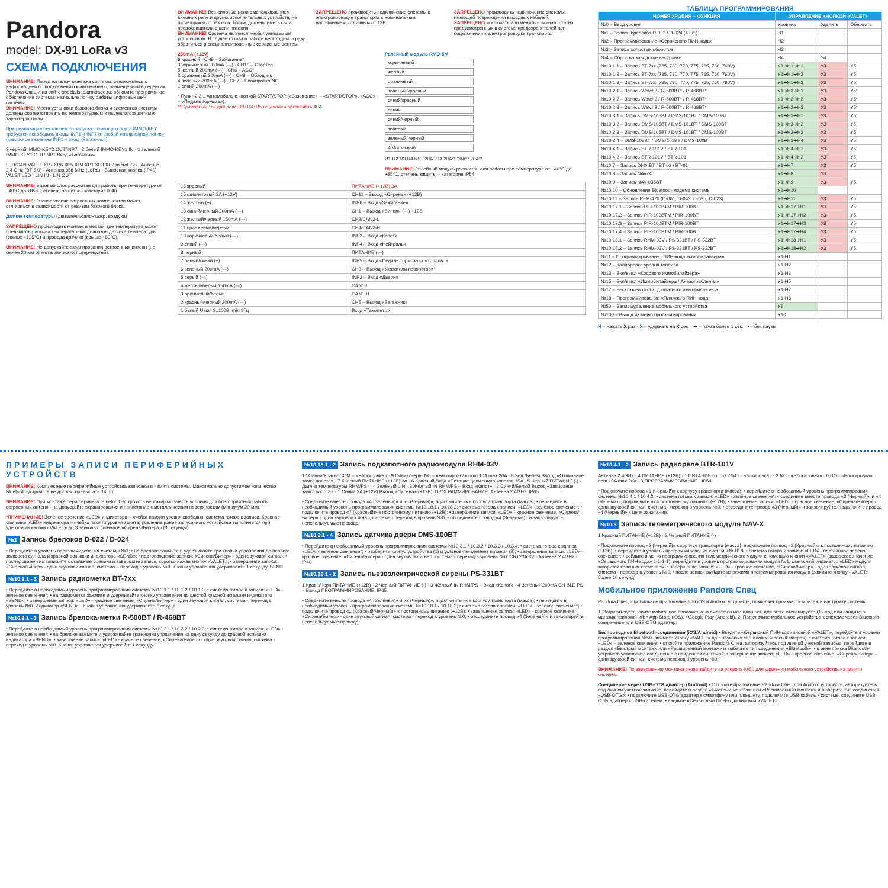Pandora
model: DX-91 LoRa v3
СХЕМА ПОДКЛЮЧЕНИЯ
ВНИМАНИЕ! Перед началом монтажа системы: ознакомьтесь с информацией по подключению к автомобилю, размещённой в сервисах Pandora Спец и на сайте specialist.alarmtrade.ru; обновите программное обеспечение системы; назначьте логику работы цифровых шин системы.
ВНИМАНИЕ! Места установки базового блока и элементов системы должны соответствовать их температурным и пылевлагозащитным характеристикам.
При реализации бесключевого запуска с помощью порта IMMO-KEY требуется освободить входы INP1 и INP7 от любой назначенной логики (заводское значение INP1 – вход «Багажник»).
3 черный IMMO-KEY2 OUT/INP7 · 2 белый IMMO-KEY1 IN · 1 зеленый IMMO-KEY1 OUT/INP1 Вход «Багажник»
LED/CAN VALET XP7 XP6 XP5 XP4 XP1 XP3 XP2 microUSB · Антенна 2.4 GHz (BT 5.0) · Антенна 868 MHz (LoRa) · Выносная кнопка (IP40) VALET LED · LIN IN · LIN OUT
ВНИМАНИЕ! Базовый блок рассчитан для работы при температуре от −40°С до +85°С, степень защиты – категория IP40.
ВНИМАНИЕ! Расположение встроенных компонентов может отличаться в зависимости от ревизии базового блока.
Датчик температуры (двигателя/салона/окр. воздуха)
ЗАПРЕЩЕНО производить монтаж в местах, где температура может превышать рабочий температурный диапазон датчика температуры (свыше +125°С) и провода датчика (свыше +80°С).
ВНИМАНИЕ! Не допускайте экранирования встроенных антенн (не менее 20 мм от металлических поверхностей).
ВНИМАНИЕ! Все силовые цепи с использованием внешних реле и других исполнительных устройств, не питающихся от базового блока, должны иметь свои предохранители в цепи питания.
ВНИМАНИЕ! Система является необслуживаемым устройством. В случае отказа в работе необходимо сразу обратиться в специализированные сервисные центры.
ЗАПРЕЩЕНО производить подключение системы к электропроводке транспорта с номинальным напряжением, отличным от 12В.
ЗАПРЕЩЕНО производить подключение системы, имеющей повреждения выходных кабелей.
ЗАПРЕЩЕНО исключать или менять номинал штатно предусмотренных в системе предохранителей при подключении к электропроводке транспорта.
250mA (+12V)
6 красный · CH9 – Зажигание*
3 коричневый 200mA (—) · CH10 – Стартер
5 желтый 200mA (—) · CH6 – ACC*
2 оранжевый 200mA (—) · CH8 – Обходчик
4 зеленый 200mA (—) · CH7 – Блокировка NO
1 синий 200mA (—)
* Пункт 2.2.1 Автомобиль с кнопкой START/STOP («Зажигание» – «START/STOP», «ACC» – «Педаль тормоза»).
**Суммарный ток для реле R3+R4+R5 не должен превышать 40А.
Релейный модуль RMD-5M
коричневый
желтый
оранжевый
зеленый/красный
синий/красный
синий
синий/черный
зеленый
зеленый/черный
40A красный
R1 R2 R3 R4 R5 · 20A 20A 20A** 20A** 20A**
ВНИМАНИЕ! Релейный модуль рассчитан для работы при температуре от −40°С до +85°С, степень защиты – категория IP54.
| 16 красный | ПИТАНИЕ (+12В) 3A |
| 15 фиолетовый 2A (+12V) | CH11 – Выход «Сирена» (+12В) |
| 14 желтый (+) | INP6 – Вход «Зажигание» |
| 13 синий/черный 200mA (—) | CH1 – Выход «Бипер» (—) +12В |
| 12 желтый/черный 150mA (—) | CH2/CAN2-L |
| 11 оранжевый/черный | CH4/CAN2-H |
| 10 коричневый/белый (—) | INP3 – Вход «Капот» |
| 9 синий (—) | INP4 – Вход «Нейтраль» |
| 8 черный | ПИТАНИЕ (—) |
| 7 белый/синий (+) | INP5 – Вход «Педаль тормоза» / «Топливо» |
| 6 зеленый 200mA (—) | CH3 – Выход «Указатели поворотов» |
| 5 серый (—) | INP2 – Вход «Двери» |
| 4 желтый/белый 150mA (—) | CAN1-L |
| 3 оранжевый/белый | CAN1-H |
| 2 красный/черный 200mA (—) | CH5 – Выход «Багажник» |
| 1 белый Uамп 3..100В, min 8Гц | Вход «Тахометр» |
ТАБЛИЦА ПРОГРАММИРОВАНИЯ
| НОМЕР УРОВНЯ – ФУНКЦИЯ | УПРАВЛЕНИЕ КНОПКОЙ «VALET» | | |
| --- | --- | --- | --- |
| №0 – Ввод уровня | Уровень | Удалить | Обновить |
| №1 – Запись брелоков D-022 / D-024 (4 шт.) | H1 | | |
| №2 – Программирование «Сервисного ПИН-кода» | H2 | | |
| №3 – Запись холостых оборотов | H3 | | |
| №4 – Сброс на заводские настройки | H4 | У4 | |
| №10.1.1 – Запись BT-7xx (785, 780, 770, 775, 765, 760, 760V) | У1➔H1➔H1 | У3 | У5 |
| №10.1.2 – Запись BT-7xx (785, 780, 770, 775, 765, 760, 760V) | У1➔H1➔H2 | У3 | У5 |
| №10.1.3 – Запись BT-7xx (785, 780, 770, 775, 765, 760, 760V) | У1➔H1➔H3 | У3 | У5 |
| №10.2.1 – Запись Watch2 / R-500BT* / R-468BT* | У1➔H2➔H1 | У3 | У5* |
| №10.2.2 – Запись Watch2 / R-500BT* / R-468BT* | У1➔H2➔H2 | У3 | У5* |
| №10.2.3 – Запись Watch2 / R-500BT* / R-468BT* | У1➔H2➔H3 | У3 | У5* |
| №10.3.1 – Запись DMS-105BT / DMS-101BT / DMS-100BT | У1➔H3➔H1 | У3 | У5 |
| №10.3.2 – Запись DMS-105BT / DMS-101BT / DMS-100BT | У1➔H3➔H2 | У3 | У5 |
| №10.3.3 – Запись DMS-105BT / DMS-101BT / DMS-100BT | У1➔H3➔H3 | У3 | У5 |
| №10.3.4 – DMS-105BT / DMS-101BT / DMS-100BT | У1➔H3➔H4 | У3 | У5 |
| №10.4.1 – Запись BTR-101V / BTR-101 | У1➔H4➔H1 | У3 | У5 |
| №10.4.2 – Запись BTR-101V / BTR-101 | У1➔H4➔H2 | У3 | У5 |
| №10.7 – Запись DI-04BT / BT-02 / BT-01 | У1➔H7 | У3 | У5 |
| №10.8 – Запись NAV-X | У1➔H8 | У3 | |
| №10.9 – Запись NAV-035BT | У1➔H9 | У3 | У5 |
| №10.10 – Обновление Bluetooth-модема системы | У1➔H10 | | |
| №10.11 – Запись RFM-470 (D-061, D-043, D-695, D-023) | У1➔H11 | У3 | У5 |
| №10.17.1 – Запись PIR-100BTM / PIR-100BT | У1➔H17➔H1 | У3 | У5 |
| №10.17.2 – Запись PIR-100BTM / PIR-100BT | У1➔H17➔H2 | У3 | У5 |
| №10.17.3 – Запись PIR-100BTM / PIR-100BT | У1➔H17➔H3 | У3 | У5 |
| №10.17.4 – Запись PIR-100BTM / PIR-100BT | У1➔H17➔H4 | У3 | У5 |
| №10.18.1 – Запись RHM-03V / PS-331BT / PS-332BT | У1➔H18➔H1 | У3 | У5 |
| №10.18.2 – Запись RHM-03V / PS-331BT / PS-332BT | У1➔H18➔H2 | У3 | У5 |
| №11 – Программирование «ПИН-кода иммобилайзера» | У1-H1 | | |
| №12 – Калибровка уровня топлива | У1-H2 | | |
| №13 – Вкл/выкл «Кодового иммобилайзера» | У1-H3 | | |
| №15 – Вкл/выкл «Иммобилайзера / Антиограбления» | У1-H5 | | |
| №17 – Бесключевой обход штатного иммобилайзера | У1-H7 | | |
| №18 – Программирование «Пляжного ПИН-кода» | У1-H8 | | |
| №50 – Запись/удаление мобильного устройства | У5 | | |
| №100 – Выход из меню программирования | У10 | | |
Н – нажать Х раз · У – удержать на Х сек. · ➔ – пауза более 1 сек. · • – без паузы
ПРИМЕРЫ ЗАПИСИ ПЕРИФЕРИЙНЫХ УСТРОЙСТВ
ВНИМАНИЕ! Комплектные периферийные устройства записаны в память системы. Максимально допустимое количество Bluetooth-устройств не должно превышать 14 шт.
ВНИМАНИЕ! При монтаже периферийных Bluetooth-устройств необходимо учесть условия для благоприятной работы встроенных антенн - не допускайте экранирования и прилегание к металлическим поверхностям (минимум 20 мм).
*ПРИМЕЧАНИЕ! Зелёное свечение «LED» индикатора – ячейка памяти уровня свободна, система готова к записи. Красное свечение «LED» индикатора – ячейка памяти уровня занята, удаление ранее записанного устройства выполняется при удержании кнопки «VALET» до 3 звуковых сигналов «Сирены/Бипера» (3 секунды).
№1 Запись брелоков D-022 / D-024
• Перейдите в уровень программирования системы №1; • на брелоке зажмите и удерживайте три кнопки управления до первого звукового сигнала и красной вспышки индикатора «SEND»; • подтверждение записи: «Сирена/Бипер» - один звуковой сигнал; • последовательно запишите остальные брелоки и завершите запись, коротко нажав кнопку «VALET»; • завершение записи: «Сирена/Бипер» - один звуковой сигнал, система – переход в уровень №0. Кнопки управления удерживайте 1 секунду. SEND
№10.1.1 - 3 Запись радиометки BT-7xx
• Перейдите в необходимый уровень программирования системы №10.1.1 / 10.1.2 / 10.1.3; • система готова к записи: «LED» - зелёное свечение*; • на радиометке зажмите и удерживайте кнопку управления до шестой красной вспышки индикатора «SEND»; • завершение записи: «LED» - красное свечение, «Сирена/Бипер» - один звуковой сигнал, система - переход в уровень №0. Индикатор «SEND» · Кнопка управления удерживайте 6 секунд
№10.2.1 - 3 Запись брелока-метки R-500BT / R-468BT
• Перейдите в необходимый уровень программирования системы №10.2.1 / 10.2.2 / 10.2.3; • система готова к записи: «LED» - зелёное свечение*; • на брелоке зажмите и удерживайте три кнопки управления на одну секунду до красной вспышки индикатора «SEND»; • завершение записи: «LED» - красное свечение, «Сирена/Бипер» - один звуковой сигнал, система - переход в уровень №0. Кнопки управления удерживайте 1 секунду.
№10.18.1 - 2 Запись подкапотного радиомодуля RHM-03V
10 Синий/Красн. COM – «Блокировка» · 9 Синий/Черн. NC – «Блокировка» nom 10A max 20A · 8 Зел./Белый Выход «Отпирание замка капота» · 7 Красный ПИТАНИЕ (+12В) 3A · 6 Красный Вход «Питание цепи замка капота» 15A · 5 Черный ПИТАНИЕ (-) · Датчик температуры RHM/PS* · 4 Зелёный LIN · 3 Жёлтый IN RHM/PS – Вход «Капот» · 2 Синий/Белый Выход «Запирание замка капота» · 1 Синий 2A (+12V) Выход «Сирена» (+12В). ПРОГРАММИРОВАНИЕ. Антенна 2.4GHz. IP65.
• Соедините вместе провода «4 (Зелёный)» и «5 (Черный)», подключите их к корпусу транспорта (масса); • перейдите в необходимый уровень программирования системы №10.18.1 / 10.18.2; • система готова к записи: «LED» - зелёное свечение*; • подключите провод «7 (Красный)» к постоянному питанию (+12В); • завершение записи: «LED» - красное свечение, «Сирена/Бипер» - один звуковой сигнал, система - переход в уровень №0; • отсоедините провод «4 (Зелёный)» и заизолируйте неиспользуемые провода.
№10.3.1 - 4 Запись датчика двери DMS-100BT
• Перейдите в необходимый уровень программирования системы №10.3.1 / 10.3.2 / 10.3.3 / 10.3.4; • система готова к записи: «LED» - зелёное свечение*; • разберите корпус устройства (1) и установите элемент питания (2); • завершение записи: «LED» - красное свечение, «Сирена/Бипер» - один звуковой сигнал, система - переход в уровень №0. CR123A 3V · Антенна 2.4GHz · IP40
№10.18.1 - 2 Запись пьезоэлектрической сирены PS-331BT
1 Красн/Черн ПИТАНИЕ (+12В) · 2 Черный ПИТАНИЕ (-) · 3 Жёлтый IN RHM/PS – Вход «Капот» · 4 Зелёный 200mA CH BLE PS – Выход ПРОГРАММИРОВАНИЕ. IP65.
• Соедините вместе провода «4 (Зелёный)» и «2 (Черный)», подключите их к корпусу транспорта (масса); • перейдите в необходимый уровень программирования системы №10.18.1 / 10.18.2; • система готова к записи: «LED» - зелёное свечение*; • подключите провод «1 (Красный/Черный)» к постоянному питанию (+12В); • завершение записи: «LED» - красное свечение, «Сирена/Бипер» - один звуковой сигнал, система - переход в уровень №0; • отсоедините провод «4 (Зелёный)» и заизолируйте неиспользуемые провода.
№10.4.1 - 2 Запись радиореле BTR-101V
Антенна 2.4GHz · 4 ПИТАНИЕ (+12В) · 1 ПИТАНИЕ (-) · 5 COM - «Блокировка» · 2 NC - «Блокировка» · 6 NO - «Блокировка» nom 10A max 20A · 3 ПРОГРАММИРОВАНИЕ · IP54
• Подключите провод «1 (Черный)» к корпусу транспорта (масса); • перейдите в необходимый уровень программирования системы №10.4.1 / 10.4.2; • система готова к записи: «LED» - зелёное свечение*; • соедините вместе провода «3 (Черный)» и «4 (Черный)», подключите их к постоянному питанию (+12В); • завершение записи: «LED» - красное свечение, «Сирена/Бипер» - один звуковой сигнал, система - переход в уровень №0; • отсоедините провод «3 (Черный)» и заизолируйте, подключите провод «4 (Черный)» к цепи зажигания.
№10.8 Запись телеметрического модуля NAV-X
1 Красный ПИТАНИЕ (+12В) · 2 Черный ПИТАНИЕ (-)
• Подключите провод «2 (Черный)» к корпусу транспорта (масса), подключите провод «1 (Красный)» к постоянному питанию (+12В); • перейдите в уровень программирования системы №10.8; • система готова к записи: «LED» - постоянное зелёное свечение*; • войдите в меню программирования телеметрического модуля с помощью кнопки «VALET» (заводское значение «Сервисного ПИН-кода» 1-1-1-1), перейдите в уровень программирования модуля №1, статусный индикатор «LED» модуля загорится красным свечением; • завершение записи: «LED» - красное свечение, «Сирена/Бипер» - один звуковой сигнал, система - переход в уровень №0; • после записи выйдите из режима программирования модуля (зажмите кнопку «VALET» более 10 секунд).
Мобильное приложение Pandora Спец
Pandora Спец – мобильное приложение для iOS и Android устройств, позволяет произвести монтаж и настройку системы.
1. Загрузите/установите мобильное приложение в смартфон или планшет, для этого отсканируйте QR-код или зайдите в магазин приложений: • App Store (iOS), • Google Play (Android). 2. Подключите мобильное устройство к системе через Bluetooth-соединение или USB-OTG адаптер.
Беспроводное Bluetooth-соединение (iOS/Android) • Введите «Сервисный ПИН-код» кнопкой «VALET», перейдите в уровень программирования №50 (зажмите кнопку «VALET» до 5 звуковых сигналов «Сирены/Бипера»); • система готова к записи: «LED» – зеленое свечение; • откройте приложение Pandora Спец, авторизуйтесь под личной учетной записью, перейдите в раздел «Быстрый монтаж» или «Расширенный монтаж» и выберите тип соединения «Bluetooth»; • в окне поиска Bluetooth-устройств установите соединение с найденной системой; • завершение записи: «LED» – красное свечение, «Сирена/Бипер» – один звуковой сигнал, система переход в уровень №0.
ВНИМАНИЕ! По завершению монтажа снова зайдите на уровень №50 для удаления мобильного устройства из памяти системы.
Соединение через USB-OTG адаптер (Android) • Откройте приложение Pandora Спец для Android устройств, авторизуйтесь под личной учетной записью, перейдите в раздел «Быстрый монтаж» или «Расширенный монтаж» и выберите тип соединения «USB-OTG»; • подключите USB-OTG адаптер к смартфону или планшету, подключите USB-кабель к системе, соедините USB-OTG адаптер с USB-кабелем; • введите «Сервисный ПИН-код» кнопкой «VALET».